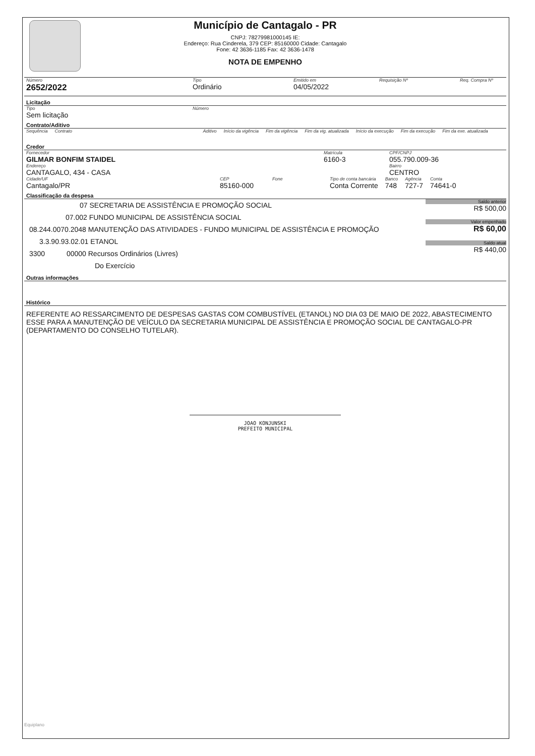Município de Cantagalo - PR
CNPJ: 78279981000145 IE:
Endereço: Rua Cinderela, 379 CEP: 85160000 Cidade: Cantagalo
Fone: 42 3636-1185 Fax: 42 3636-1478
NOTA DE EMPENHO
Número
2652/2022
Tipo
Ordinário
Emitido em
04/05/2022
Requisição Nº Req. Compra Nº
Licitação
Tipo
Sem licitação
Número
Contrato/Aditivo
Sequência Contrato Aditivo Início da vigência Fim da vigência Fim da vig. atualizada Início da execução Fim da execução Fim da exe. atualizada
Credor
Fornecedor
GILMAR BONFIM STAIDEL
Endereço
CANTAGALO, 434 - CASA
Matrícula
6160-3
CPF/CNPJ
055.790.009-36
Bairro
CENTRO
Cidade/UF
Cantagalo/PR
CEP
85160-000
Fone Tipo de conta bancária
Conta Corrente
Banco
748
Agência
727-7
Conta
74641-0
Classificação da despesa
07 SECRETARIA DE ASSISTÊNCIA E PROMOÇÃO SOCIAL
07.002 FUNDO MUNICIPAL DE ASSISTÊNCIA SOCIAL
08.244.0070.2048 MANUTENÇÃO DAS ATIVIDADES - FUNDO MUNICIPAL DE ASSISTÊNCIA E PROMOÇÃO
3.3.90.93.02.01 ETANOL
3300 00000 Recursos Ordinários (Livres)
Do Exercício
Saldo anterior
R$ 500,00
Valor empenhado
R$ 60,00
Saldo atual
R$ 440,00
Outras informações
Histórico
REFERENTE AO RESSARCIMENTO DE DESPESAS GASTAS COM COMBUSTÍVEL (ETANOL) NO DIA 03 DE MAIO DE 2022, ABASTECIMENTO ESSE PARA A MANUTENÇÃO DE VEÍCULO DA SECRETARIA MUNICIPAL DE ASSISTÊNCIA E PROMOÇÃO SOCIAL DE CANTAGALO-PR (DEPARTAMENTO DO CONSELHO TUTELAR).
JOAO KONJUNSKI
PREFEITO MUNICIPAL
Equiplano